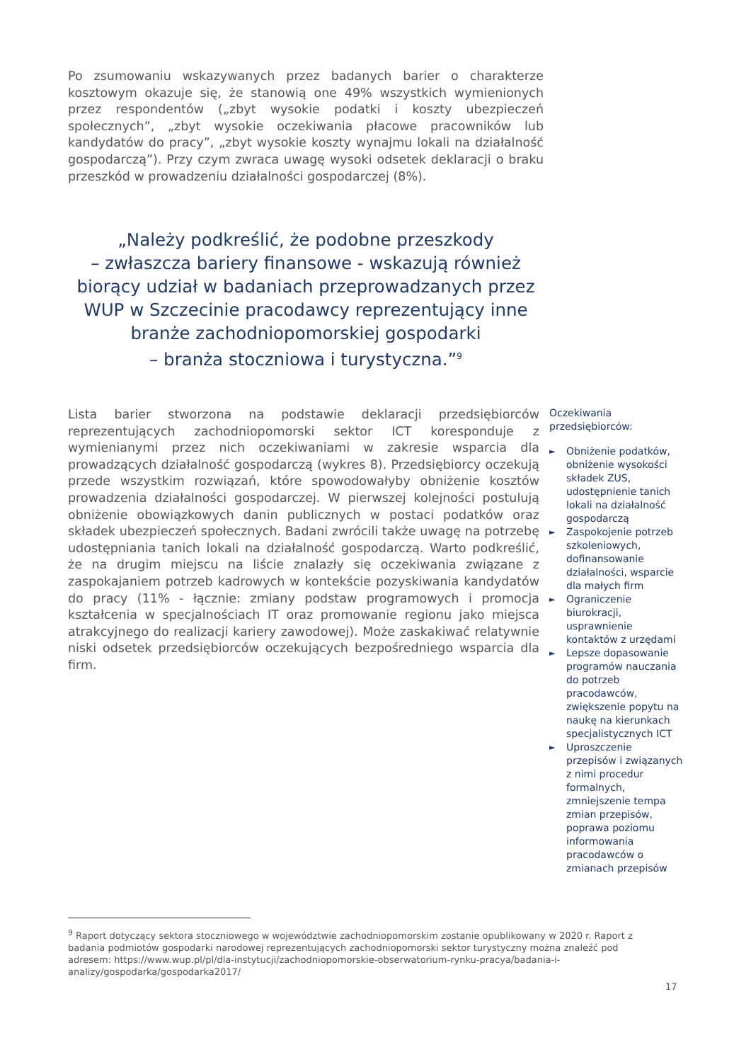Po zsumowaniu wskazywanych przez badanych barier o charakterze kosztowym okazuje się, że stanowią one 49% wszystkich wymienionych przez respondentów („zbyt wysokie podatki i koszty ubezpieczeń społecznych”, „zbyt wysokie oczekiwania płacowe pracowników lub kandydatów do pracy”, „zbyt wysokie koszty wynajmu lokali na działalność gospodarczą”). Przy czym zwraca uwagę wysoki odsetek deklaracji o braku przeszkód w prowadzeniu działalności gospodarczej (8%).
„Należy podkreślić, że podobne przeszkody
– zwłaszcza bariery finansowe - wskazują również biorący udział w badaniach przeprowadzanych przez WUP w Szczecinie pracodawcy reprezentujący inne branże zachodniopomorskiej gospodarki
– branża stoczniowa i turystyczna.”<sup>9</sup>
Lista barier stworzona na podstawie deklaracji przedsiębiorców reprezentujących zachodniopomorski sektor ICT koresponduje z wymienianymi przez nich oczekiwaniami w zakresie wsparcia dla prowadzących działalność gospodarczą (wykres 8). Przedsiębiorcy oczekują przede wszystkim rozwiązań, które spowodowałyby obniżenie kosztów prowadzenia działalności gospodarczej. W pierwszej kolejności postulują obniżenie obowiązkowych danin publicznych w postaci podatków oraz składek ubezpieczeń społecznych. Badani zwrócili także uwagę na potrzebę udostępniania tanich lokali na działalność gospodarczą. Warto podkreślić, że na drugim miejscu na liście znalazły się oczekiwania związane z zaspokajaniem potrzeb kadrowych w kontekście pozyskiwania kandydatów do pracy (11% - łącznie: zmiany podstaw programowych i promocja kształcenia w specjalnościach IT oraz promowanie regionu jako miejsca atrakcyjnego do realizacji kariery zawodowej). Może zaskakiwać relatywnie niski odsetek przedsiębiorców oczekujących bezpośredniego wsparcia dla firm.
Oczekiwania przedsiębiorców:
► Obniżenie podatków, obniżenie wysokości składek ZUS, udostępnienie tanich lokali na działalność gospodarczą
► Zaspokojenie potrzeb szkoleniowych, dofinansowanie działalności, wsparcie dla małych firm
► Ograniczenie biurokracji, usprawnienie kontaktów z urzędami
► Lepsze dopasowanie programów nauczania do potrzeb pracodawców, zwiększenie popytu na naukę na kierunkach specjalistycznych ICT
► Uproszczenie przepisów i związanych z nimi procedur formalnych, zmniejszenie tempa zmian przepisów, poprawa poziomu informowania pracodawców o zmianach przepisów
<sup>9</sup> Raport dotyczący sektora stoczniowego w województwie zachodniopomorskim zostanie opublikowany w 2020 r. Raport z badania podmiotów gospodarki narodowej reprezentujących zachodniopomorski sektor turystyczny można znaleźć pod adresem: https://www.wup.pl/pl/dla-instytucji/zachodniopomorskie-obserwatorium-rynku-pracya/badania-i-analizy/gospodarka/gospodarka2017/
17